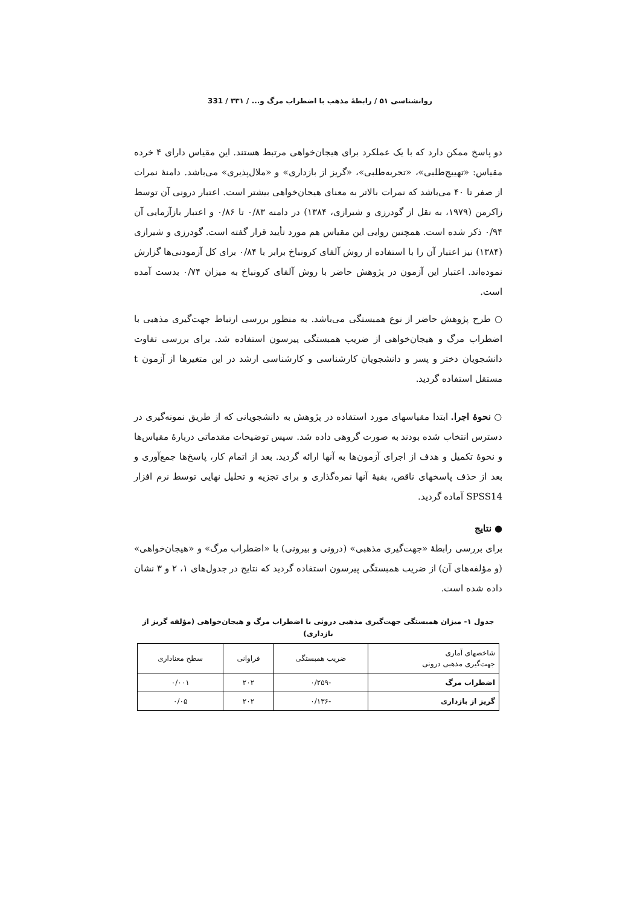روانشناسی ۵۱ / رابطهٔ مذهب با اضطراب مرگ و... / ۳۳۱ / 331
دو پاسخ ممکن دارد که با یک عملکرد برای هیجان‌خواهی مرتبط هستند. این مقیاس دارای ۴ خرده مقیاس: «تهییج‌طلبی»، «تجربه‌طلبی»، «گریز از بازداری» و «ملال‌پذیری» می‌باشد. دامنهٔ نمرات از صفر تا ۴۰ می‌باشد که نمرات بالاتر به معنای هیجان‌خواهی بیشتر است. اعتبار درونی آن توسط زاکرمن (۱۹۷۹، به نقل از گودرزی و شیرازی، ۱۳۸۴) در دامنه ۰/۸۳ تا ۰/۸۶ و اعتبار بازآزمایی آن ۰/۹۴ ذکر شده است. همچنین روایی این مقیاس هم مورد تأیید قرار گفته است. گودرزی و شیرازی (۱۳۸۴) نیز اعتبار آن را با استفاده از روش آلفای کرونباخ برابر با ۰/۸۴ برای کل آزمودنی‌ها گزارش نموده‌اند. اعتبار این آزمون در پژوهش حاضر با روش آلفای کرونباخ به میزان ۰/۷۴ بدست آمده است.
○ طرح پژوهش حاضر از نوع همبستگی می‌باشد. به منظور بررسی ارتباط جهت‌گیری مذهبی با اضطراب مرگ و هیجان‌خواهی از ضریب همبستگی پیرسون استفاده شد. برای بررسی تفاوت دانشجویان دختر و پسر و دانشجویان کارشناسی و کارشناسی ارشد در این متغیرها از آزمون t مستقل استفاده گردید.
○ نحوهٔ اجرا. ابتدا مقیاسهای مورد استفاده در پژوهش به دانشجویانی که از طریق نمونه‌گیری در دسترس انتخاب شده بودند به صورت گروهی داده شد. سپس توضیحات مقدماتی دربارهٔ مقیاس‌ها و نحوهٔ تکمیل و هدف از اجرای آزمون‌ها به آنها ارائه گردید. بعد از اتمام کار، پاسخ‌ها جمع‌آوری و بعد از حذف پاسخهای ناقص، بقیهٔ آنها نمره‌گذاری و برای تجزیه و تحلیل نهایی توسط نرم افزار SPSS14 آماده گردید.
● نتایج
برای بررسی رابطهٔ «جهت‌گیری مذهبی» (درونی و بیرونی) با «اضطراب مرگ» و «هیجان‌خواهی» (و مؤلفه‌های آن) از ضریب همبستگی پیرسون استفاده گردید که نتایج در جدول‌های ۱، ۲ و ۳ نشان داده شده است.
جدول ۱- میزان همبستگی جهت‌گیری مذهبی درونی با اضطراب مرگ و هیجان‌خواهی (مؤلفه گریز از بازداری)
| شاخصهای آماری جهت‌گیری مذهبی درونی | ضریب همبستگی | فراوانی | سطح معناداری |
| --- | --- | --- | --- |
| اضطراب مرگ | -۰/۲۵۹ | ۲۰۲ | ۰/۰۰۱ |
| گریز از بازداری | -۰/۱۳۶ | ۲۰۲ | ۰/۰۵ |